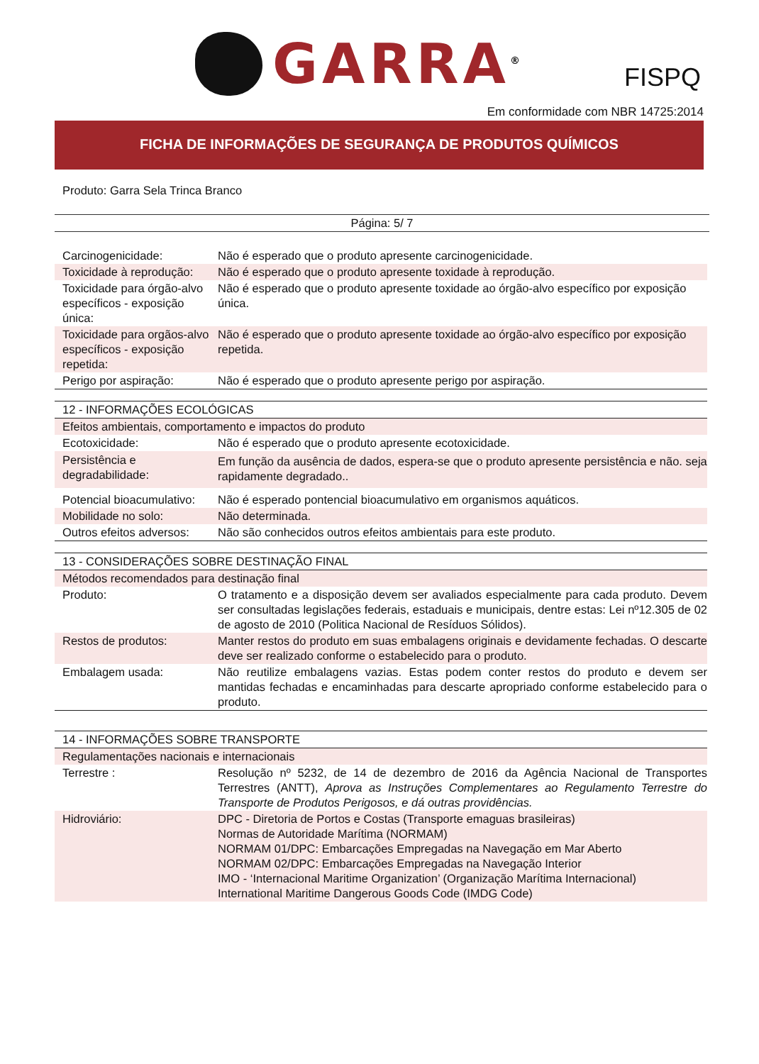GARRA<sup>®</sup>
FISPQ
Em conformidade com NBR 14725:2014
FICHA DE INFORMAÇÕES DE SEGURANÇA DE PRODUTOS QUÍMICOS
Produto: Garra Sela Trinca Branco
Página: 5/ 7
| Carcinogenicidade: | Não é esperado que o produto apresente carcinogenicidade. |
| Toxicidade à reprodução: | Não é esperado que o produto apresente toxidade à reprodução. |
| Toxicidade para órgão-alvo específicos - exposição única: | Não é esperado que o produto apresente toxidade ao órgão-alvo específico por exposição única. |
| Toxicidade para orgãos-alvo específicos - exposição repetida: | Não é esperado que o produto apresente toxidade ao órgão-alvo específico por exposição repetida. |
| Perigo por aspiração: | Não é esperado que o produto apresente perigo por aspiração. |
| 12 - INFORMAÇÕES ECOLÓGICAS | |
| Efeitos ambientais, comportamento e impactos do produto | |
| Ecotoxicidade: | Não é esperado que o produto apresente ecotoxicidade. |
| Persistência e degradabilidade: | Em função da ausência de dados, espera-se que o produto apresente persistência e não. seja rapidamente degradado.. |
| Potencial bioacumulativo: | Não é esperado pontencial bioacumulativo em organismos aquáticos. |
| Mobilidade no solo: | Não determinada. |
| Outros efeitos adversos: | Não são conhecidos outros efeitos ambientais para este produto. |
| 13 - CONSIDERAÇÕES SOBRE DESTINAÇÃO FINAL | |
| Métodos recomendados para destinação final | |
| Produto: | O tratamento e a disposição devem ser avaliados especialmente para cada produto. Devem ser consultadas legislações federais, estaduais e municipais, dentre estas: Lei nº12.305 de 02 de agosto de 2010 (Politica Nacional de Resíduos Sólidos). |
| Restos de produtos: | Manter restos do produto em suas embalagens originais e devidamente fechadas. O descarte deve ser realizado conforme o estabelecido para o produto. |
| Embalagem usada: | Não reutilize embalagens vazias. Estas podem conter restos do produto e devem ser mantidas fechadas e encaminhadas para descarte apropriado conforme estabelecido para o produto. |
| 14 - INFORMAÇÕES SOBRE TRANSPORTE | |
| Regulamentações nacionais e internacionais | |
| Terrestre : | Resolução nº 5232, de 14 de dezembro de 2016 da Agência Nacional de Transportes Terrestres (ANTT), Aprova as Instruções Complementares ao Regulamento Terrestre do Transporte de Produtos Perigosos, e dá outras providências. |
| Hidroviário: | DPC - Diretoria de Portos e Costas (Transporte emaguas brasileiras) Normas de Autoridade Marítima (NORMAM) NORMAM 01/DPC: Embarcações Empregadas na Navegação em Mar Aberto NORMAM 02/DPC: Embarcações Empregadas na Navegação Interior IMO - ‘Internacional Maritime Organization’ (Organização Marítima Internacional) International Maritime Dangerous Goods Code (IMDG Code) |